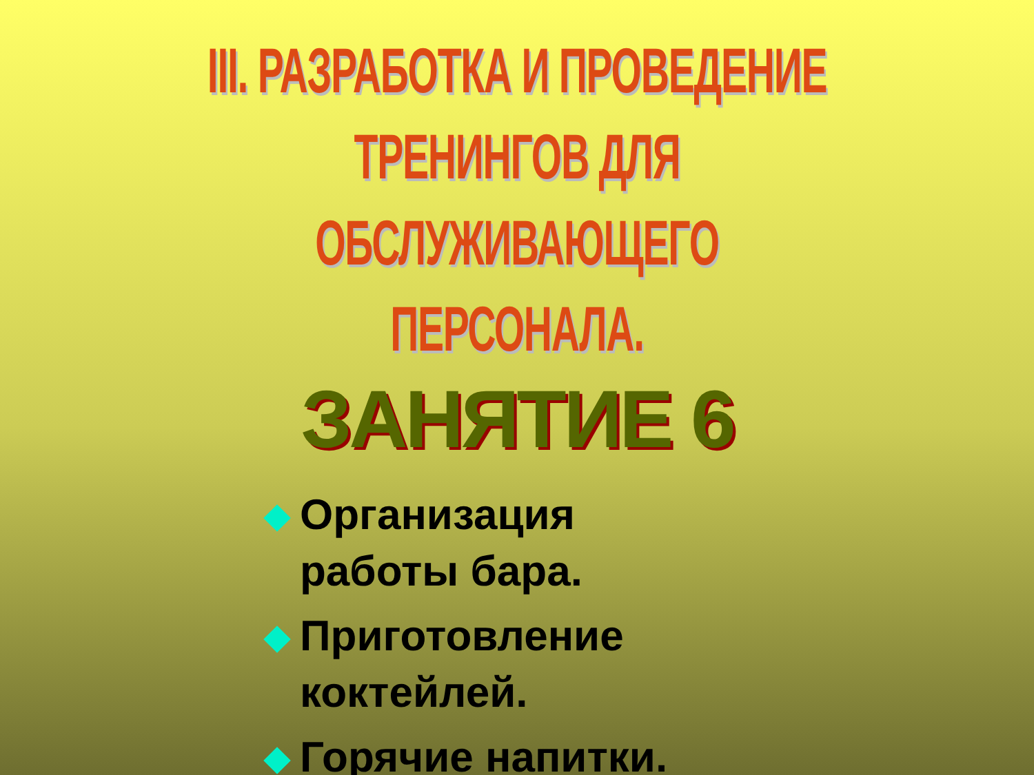III. РАЗРАБОТКА И ПРОВЕДЕНИЕ ТРЕНИНГОВ ДЛЯ ОБСЛУЖИВАЮЩЕГО ПЕРСОНАЛА.
ЗАНЯТИЕ 6
Организация работы бара.
Приготовление коктейлей.
Горячие напитки.